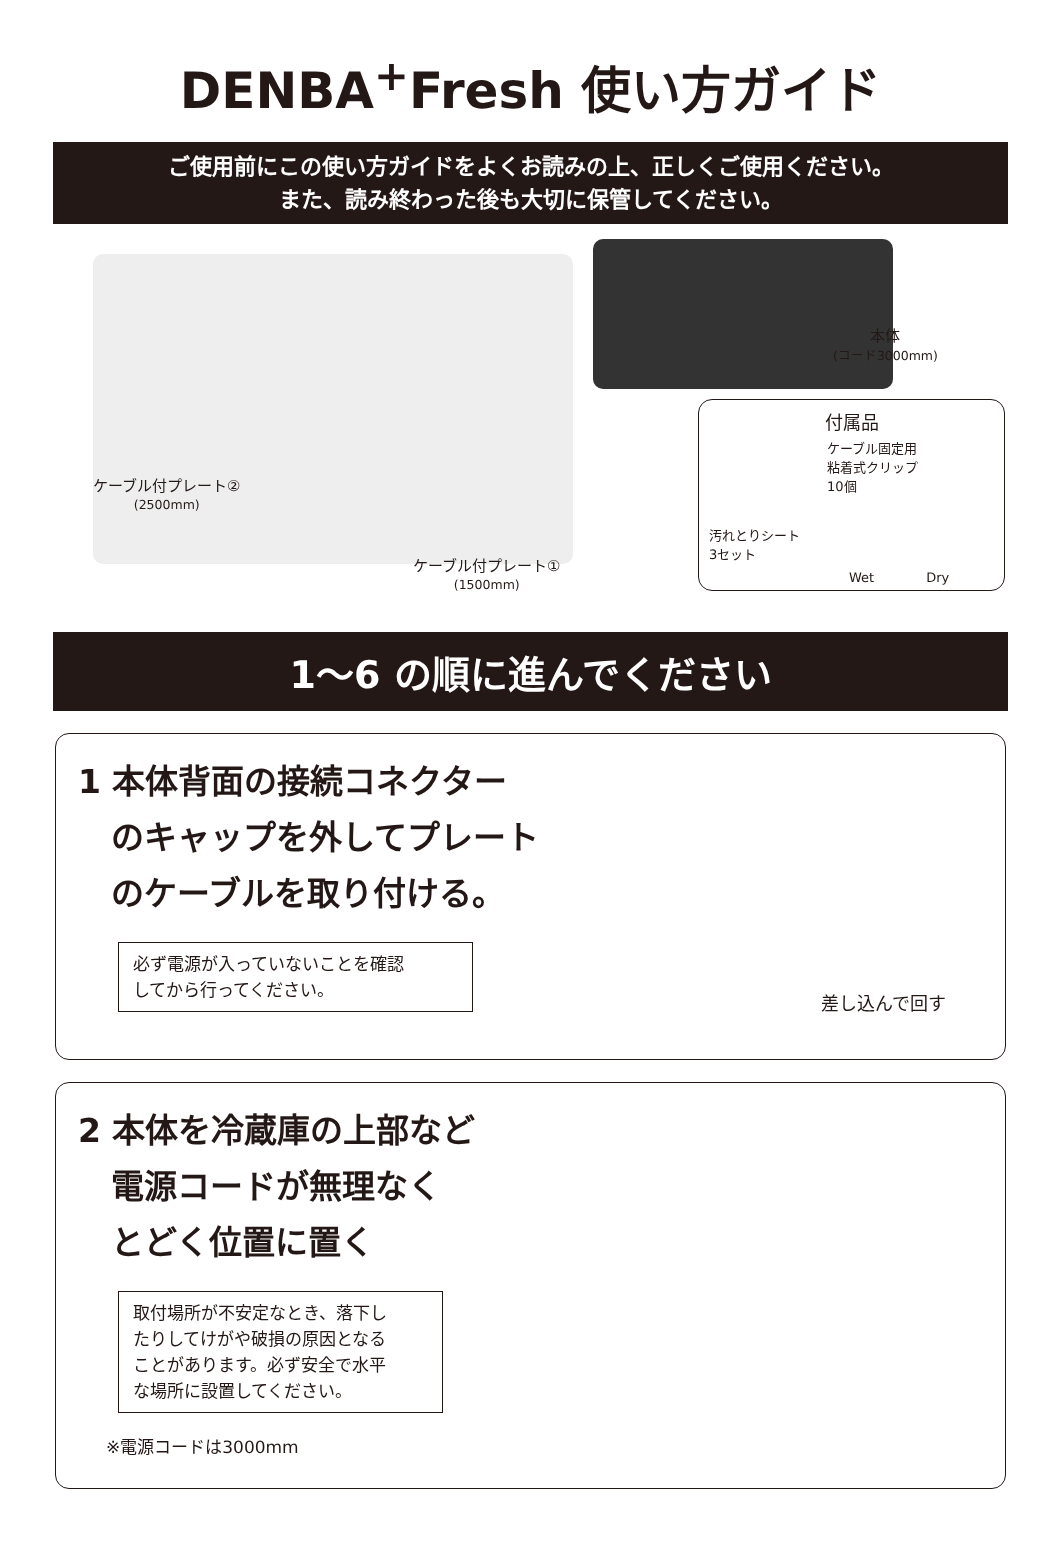DENBA<sup>+</sup>Fresh 使い方ガイド
ご使用前にこの使い方ガイドをよくお読みの上、正しくご使用ください。
また、読み終わった後も大切に保管してください。
ケーブル付プレート②
(2500mm)
ケーブル付プレート①
(1500mm)
本体
(コード3000mm)
付属品
ケーブル固定用
粘着式クリップ
10個
汚れとりシート
3セット
Wet　　　　Dry
1～6 の順に進んでください
1 本体背面の接続コネクター
　のキャップを外してプレート
　のケーブルを取り付ける。
必ず電源が入っていないことを確認
してから行ってください。
差し込んで回す
2 本体を冷蔵庫の上部など
　電源コードが無理なく
　とどく位置に置く
取付場所が不安定なとき、落下し
たりしてけがや破損の原因となる
ことがあります。必ず安全で水平
な場所に設置してください。
※電源コードは3000mm